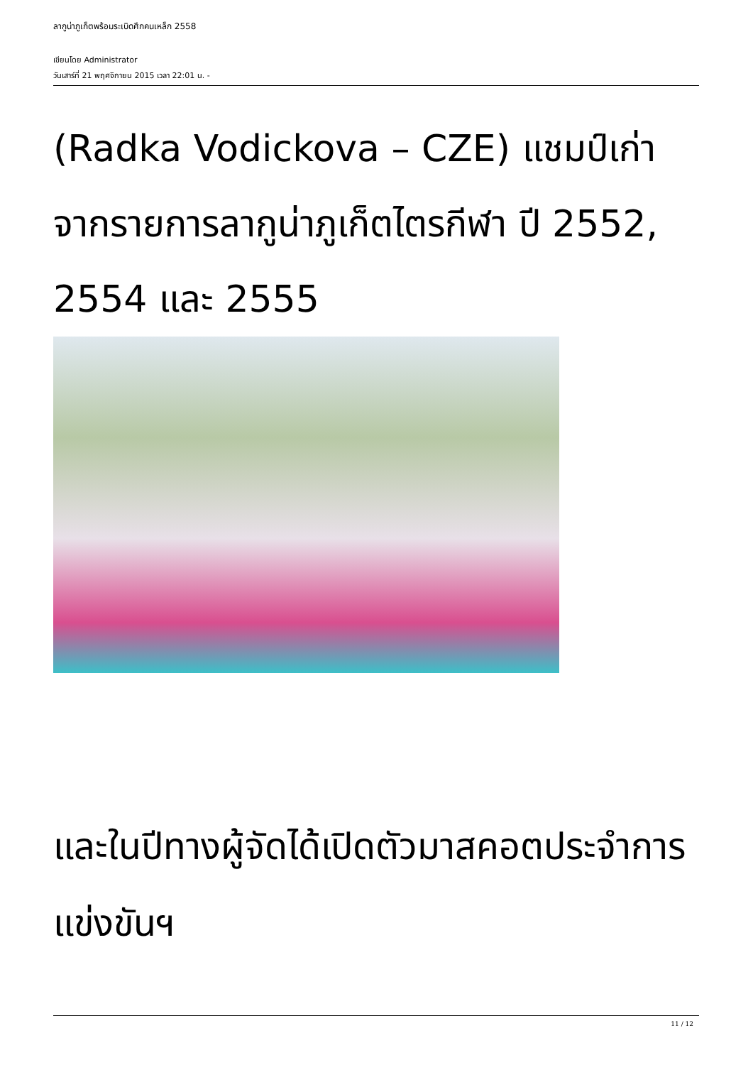ลากูน่าภูเก็ตพร้อมระเบิดศึกคนเหล็ก 2558
เขียนโดย Administrator
วันเสาร์ที่ 21 พฤศจิกายน 2015 เวลา 22:01 น. -
(Radka Vodickova – CZE) แชมป์เก่าจากรายการลากูน่าภูเก็ตไตรกีฬา ปี 2552, 2554 และ 2555
และในปีทางผู้จัดได้เปิดตัวมาสคอตประจำการแข่งขันฯ
11 / 12